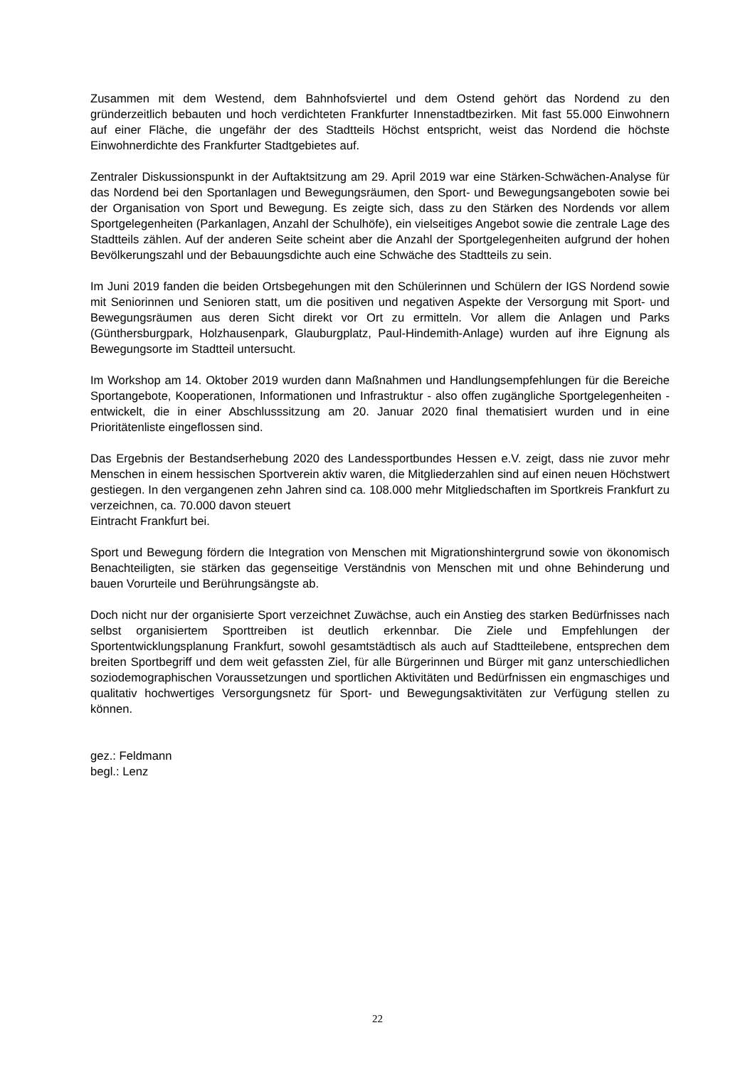Zusammen mit dem Westend, dem Bahnhofsviertel und dem Ostend gehört das Nordend zu den gründerzeitlich bebauten und hoch verdichteten Frankfurter Innenstadtbezirken. Mit fast 55.000 Einwohnern auf einer Fläche, die ungefähr der des Stadtteils Höchst entspricht, weist das Nordend die höchste Einwohnerdichte des Frankfurter Stadtgebietes auf.
Zentraler Diskussionspunkt in der Auftaktsitzung am 29. April 2019 war eine Stärken-Schwächen-Analyse für das Nordend bei den Sportanlagen und Bewegungsräumen, den Sport- und Bewegungsangeboten sowie bei der Organisation von Sport und Bewegung. Es zeigte sich, dass zu den Stärken des Nordends vor allem Sportgelegenheiten (Parkanlagen, Anzahl der Schulhöfe), ein vielseitiges Angebot sowie die zentrale Lage des Stadtteils zählen. Auf der anderen Seite scheint aber die Anzahl der Sportgelegenheiten aufgrund der hohen Bevölkerungszahl und der Bebauungsdichte auch eine Schwäche des Stadtteils zu sein.
Im Juni 2019 fanden die beiden Ortsbegehungen mit den Schülerinnen und Schülern der IGS Nordend sowie mit Seniorinnen und Senioren statt, um die positiven und negativen Aspekte der Versorgung mit Sport- und Bewegungsräumen aus deren Sicht direkt vor Ort zu ermitteln. Vor allem die Anlagen und Parks (Günthersburgpark, Holzhausenpark, Glauburgplatz, Paul-Hindemith-Anlage) wurden auf ihre Eignung als Bewegungsorte im Stadtteil untersucht.
Im Workshop am 14. Oktober 2019 wurden dann Maßnahmen und Handlungsempfehlungen für die Bereiche Sportangebote, Kooperationen, Informationen und Infrastruktur - also offen zugängliche Sportgelegenheiten - entwickelt, die in einer Abschlusssitzung am 20. Januar 2020 final thematisiert wurden und in eine Prioritätenliste eingeflossen sind.
Das Ergebnis der Bestandserhebung 2020 des Landessportbundes Hessen e.V. zeigt, dass nie zuvor mehr Menschen in einem hessischen Sportverein aktiv waren, die Mitgliederzahlen sind auf einen neuen Höchstwert gestiegen. In den vergangenen zehn Jahren sind ca. 108.000 mehr Mitgliedschaften im Sportkreis Frankfurt zu verzeichnen, ca. 70.000 davon steuert
Eintracht Frankfurt bei.
Sport und Bewegung fördern die Integration von Menschen mit Migrationshintergrund sowie von ökonomisch Benachteiligten, sie stärken das gegenseitige Verständnis von Menschen mit und ohne Behinderung und bauen Vorurteile und Berührungsängste ab.
Doch nicht nur der organisierte Sport verzeichnet Zuwächse, auch ein Anstieg des starken Bedürfnisses nach selbst organisiertem Sporttreiben ist deutlich erkennbar. Die Ziele und Empfehlungen der Sportentwicklungsplanung Frankfurt, sowohl gesamtstädtisch als auch auf Stadtteilebene, entsprechen dem breiten Sportbegriff und dem weit gefassten Ziel, für alle Bürgerinnen und Bürger mit ganz unterschiedlichen soziodemographischen Voraussetzungen und sportlichen Aktivitäten und Bedürfnissen ein engmaschiges und qualitativ hochwertiges Versorgungsnetz für Sport- und Bewegungsaktivitäten zur Verfügung stellen zu können.
gez.: Feldmann
begl.: Lenz
22